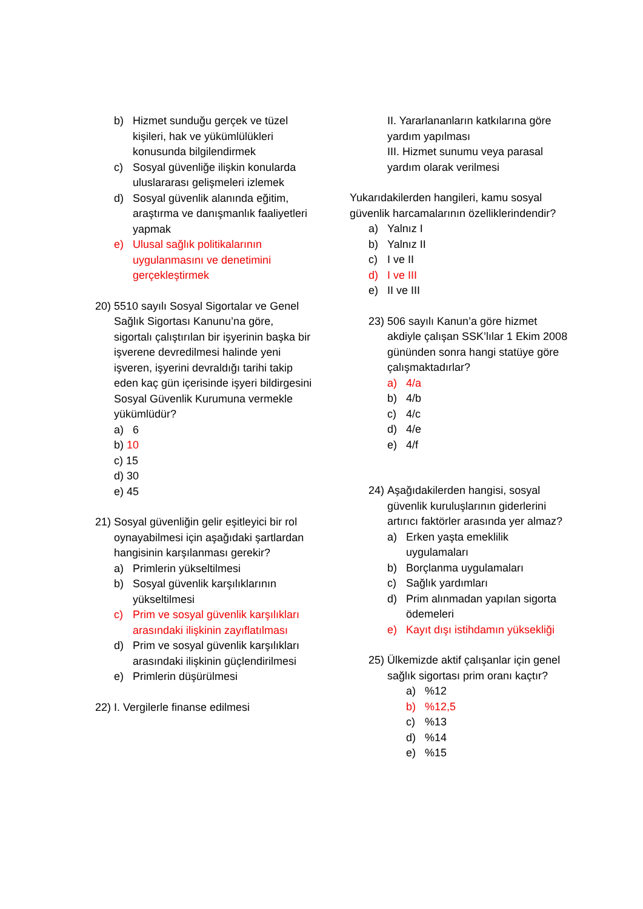b) Hizmet sunduğu gerçek ve tüzel kişileri, hak ve yükümlülükleri konusunda bilgilendirmek
c) Sosyal güvenliğe ilişkin konularda uluslararası gelişmeleri izlemek
d) Sosyal güvenlik alanında eğitim, araştırma ve danışmanlık faaliyetleri yapmak
e) Ulusal sağlık politikalarının uygulanmasını ve denetimini gerçekleştirmek
20) 5510 sayılı Sosyal Sigortalar ve Genel Sağlık Sigortası Kanunu’na göre, sigortalı çalıştırılan bir işyerinin başka bir işverene devredilmesi halinde yeni işveren, işyerini devraldığı tarihi takip eden kaç gün içerisinde işyeri bildirgesini Sosyal Güvenlik Kurumuna vermekle yükümlüdür?
a) 6
b) 10
c) 15
d) 30
e) 45
21) Sosyal güvenliğin gelir eşitleyici bir rol oynayabilmesi için aşağıdaki şartlardan hangisinin karşılanması gerekir?
a) Primlerin yükseltilmesi
b) Sosyal güvenlik karşılıklarının yükseltilmesi
c) Prim ve sosyal güvenlik karşılıkları arasındaki ilişkinin zayıflatılması
d) Prim ve sosyal güvenlik karşılıkları arasındaki ilişkinin güçlendirilmesi
e) Primlerin düşürülmesi
22) I. Vergilerle finanse edilmesi
II. Yararlananların katkılarına göre yardım yapılması
III. Hizmet sunumu veya parasal yardım olarak verilmesi
Yukarıdakilerden hangileri, kamu sosyal güvenlik harcamalarının özelliklerindendir?
a) Yalnız I
b) Yalnız II
c) I ve II
d) I ve III
e) II ve III
23) 506 sayılı Kanun’a göre hizmet akdiyle çalışan SSK’lılar 1 Ekim 2008 gününden sonra hangi statüye göre çalışmaktadırlar?
a) 4/a
b) 4/b
c) 4/c
d) 4/e
e) 4/f
24) Aşağıdakilerden hangisi, sosyal güvenlik kuruluşlarının giderlerini artırıcı faktörler arasında yer almaz?
a) Erken yaşta emeklilik uygulamaları
b) Borçlanma uygulamaları
c) Sağlık yardımları
d) Prim alınmadan yapılan sigorta ödemeleri
e) Kayıt dışı istihdamın yüksekliği
25) Ülkemizde aktif çalışanlar için genel sağlık sigortası prim oranı kaçtır?
a)%12
b)%12,5
c)%13
d)%14
e)%15